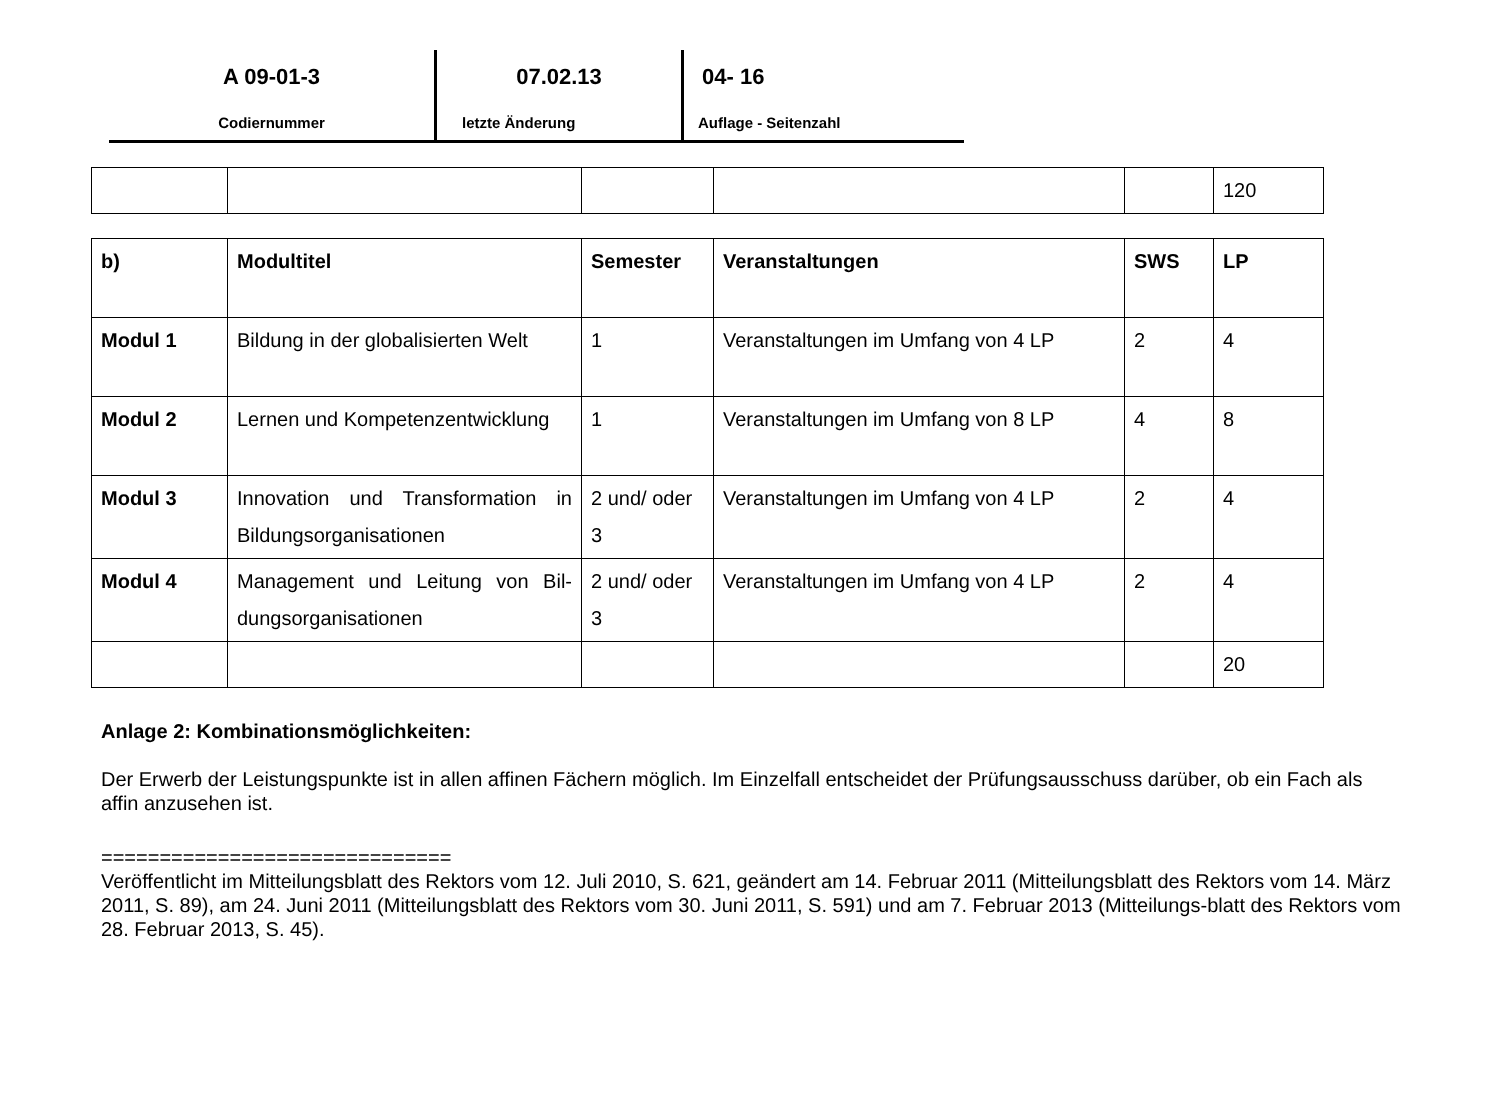A 09-01-3
Codiernummer
07.02.13
letzte Änderung
04- 16
Auflage - Seitenzahl
| | | | | | 120 |
| b) | Modultitel | Semester | Veranstaltungen | SWS | LP |
| Modul 1 | Bildung in der globalisierten Welt | 1 | Veranstaltungen im Umfang von 4 LP | 2 | 4 |
| Modul 2 | Lernen und Kompetenzentwicklung | 1 | Veranstaltungen im Umfang von 8 LP | 4 | 8 |
| Modul 3 | Innovation und Transformation in Bildungsorganisationen | 2 und/ oder 3 | Veranstaltungen im Umfang von 4 LP | 2 | 4 |
| Modul 4 | Management und Leitung von Bil-dungsorganisationen | 2 und/ oder 3 | Veranstaltungen im Umfang von 4 LP | 2 | 4 |
| | | | | | 20 |
Anlage 2: Kombinationsmöglichkeiten:
Der Erwerb der Leistungspunkte ist in allen affinen Fächern möglich. Im Einzelfall entscheidet der Prüfungsausschuss darüber, ob ein Fach als affin anzusehen ist.
==============================
Veröffentlicht im Mitteilungsblatt des Rektors vom 12. Juli 2010, S. 621, geändert am 14. Februar 2011 (Mitteilungsblatt des Rektors vom 14. März 2011, S. 89), am 24. Juni 2011 (Mitteilungsblatt des Rektors vom 30. Juni 2011, S. 591) und am 7. Februar 2013 (Mitteilungs-blatt des Rektors vom 28. Februar 2013, S. 45).